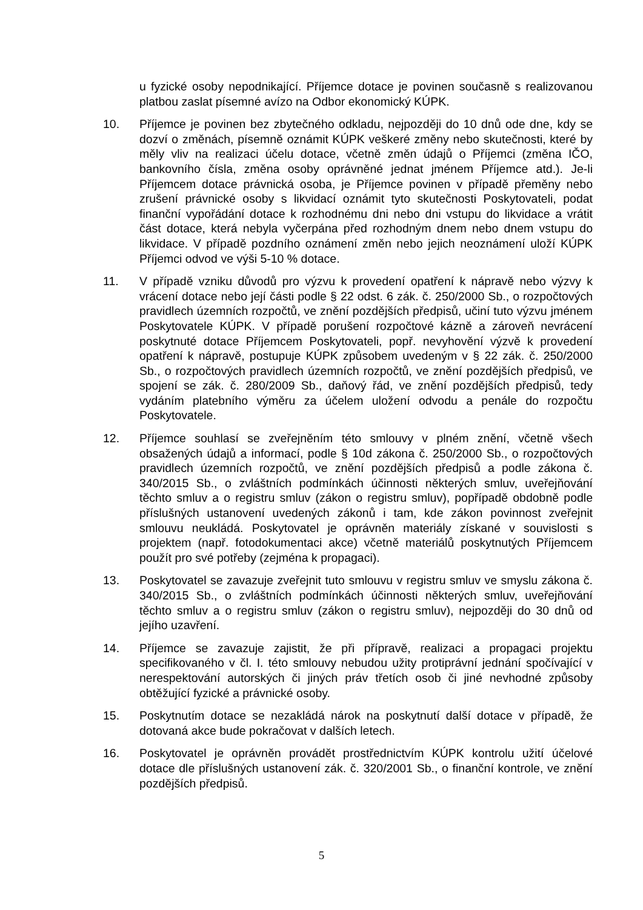u fyzické osoby nepodnikající. Příjemce dotace je povinen současně s realizovanou platbou zaslat písemné avízo na Odbor ekonomický KÚPK.
10. Příjemce je povinen bez zbytečného odkladu, nejpozději do 10 dnů ode dne, kdy se dozví o změnách, písemně oznámit KÚPK veškeré změny nebo skutečnosti, které by měly vliv na realizaci účelu dotace, včetně změn údajů o Příjemci (změna IČO, bankovního čísla, změna osoby oprávněné jednat jménem Příjemce atd.). Je-li Příjemcem dotace právnická osoba, je Příjemce povinen v případě přeměny nebo zrušení právnické osoby s likvidací oznámit tyto skutečnosti Poskytovateli, podat finanční vypořádání dotace k rozhodnému dni nebo dni vstupu do likvidace a vrátit část dotace, která nebyla vyčerpána před rozhodným dnem nebo dnem vstupu do likvidace. V případě pozdního oznámení změn nebo jejich neoznámení uloží KÚPK Příjemci odvod ve výši 5-10 % dotace.
11. V případě vzniku důvodů pro výzvu k provedení opatření k nápravě nebo výzvy k vrácení dotace nebo její části podle § 22 odst. 6 zák. č. 250/2000 Sb., o rozpočtových pravidlech územních rozpočtů, ve znění pozdějších předpisů, učiní tuto výzvu jménem Poskytovatele KÚPK. V případě porušení rozpočtové kázně a zároveň nevrácení poskytnuté dotace Příjemcem Poskytovateli, popř. nevyhovění výzvě k provedení opatření k nápravě, postupuje KÚPK způsobem uvedeným v § 22 zák. č. 250/2000 Sb., o rozpočtových pravidlech územních rozpočtů, ve znění pozdějších předpisů, ve spojení se zák. č. 280/2009 Sb., daňový řád, ve znění pozdějších předpisů, tedy vydáním platebního výměru za účelem uložení odvodu a penále do rozpočtu Poskytovatele.
12. Příjemce souhlasí se zveřejněním této smlouvy v plném znění, včetně všech obsažených údajů a informací, podle § 10d zákona č. 250/2000 Sb., o rozpočtových pravidlech územních rozpočtů, ve znění pozdějších předpisů a podle zákona č. 340/2015 Sb., o zvláštních podmínkách účinnosti některých smluv, uveřejňování těchto smluv a o registru smluv (zákon o registru smluv), popřípadě obdobně podle příslušných ustanovení uvedených zákonů i tam, kde zákon povinnost zveřejnit smlouvu neukládá. Poskytovatel je oprávněn materiály získané v souvislosti s projektem (např. fotodokumentaci akce) včetně materiálů poskytnutých Příjemcem použít pro své potřeby (zejména k propagaci).
13. Poskytovatel se zavazuje zveřejnit tuto smlouvu v registru smluv ve smyslu zákona č. 340/2015 Sb., o zvláštních podmínkách účinnosti některých smluv, uveřejňování těchto smluv a o registru smluv (zákon o registru smluv), nejpozději do 30 dnů od jejího uzavření.
14. Příjemce se zavazuje zajistit, že při přípravě, realizaci a propagaci projektu specifikovaného v čl. I. této smlouvy nebudou užity protiprávní jednání spočívající v nerespektování autorských či jiných práv třetích osob či jiné nevhodné způsoby obtěžující fyzické a právnické osoby.
15. Poskytnutím dotace se nezakládá nárok na poskytnutí další dotace v případě, že dotovaná akce bude pokračovat v dalších letech.
16. Poskytovatel je oprávněn provádět prostřednictvím KÚPK kontrolu užití účelové dotace dle příslušných ustanovení zák. č. 320/2001 Sb., o finanční kontrole, ve znění pozdějších předpisů.
5